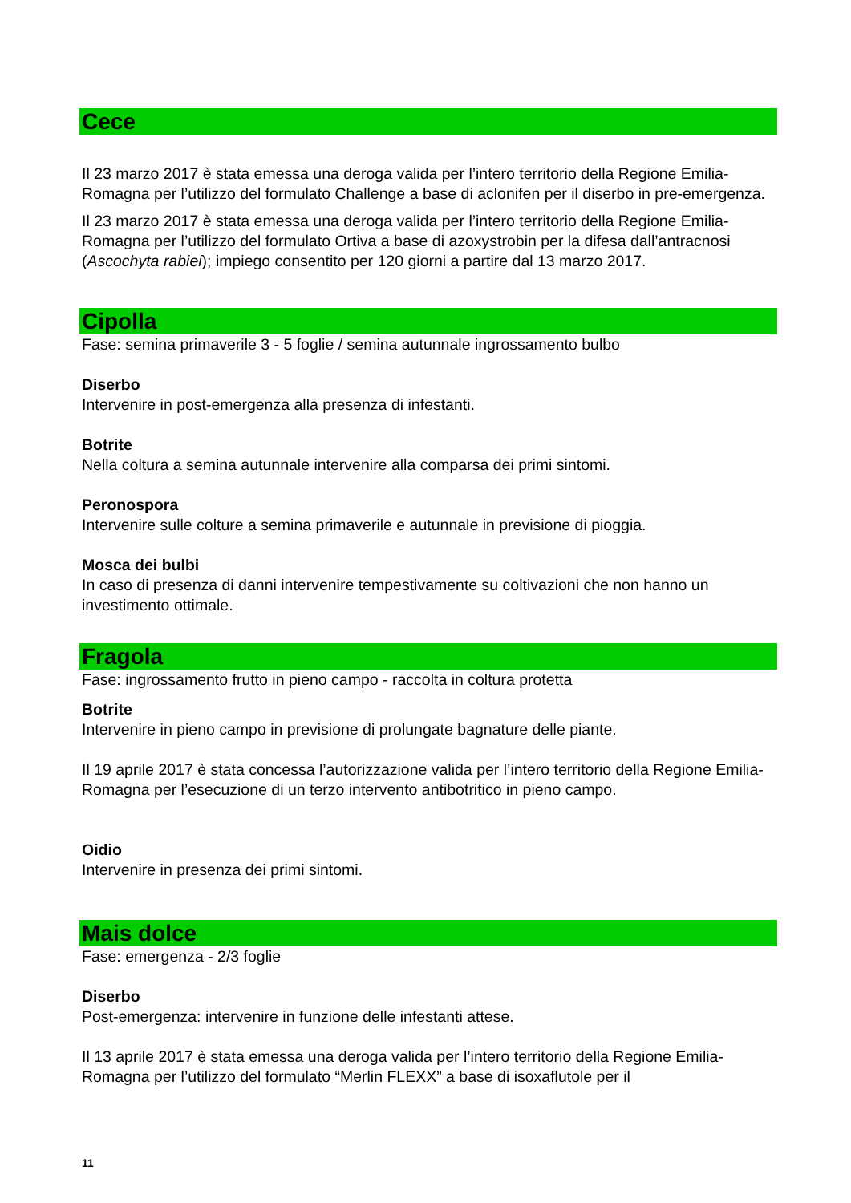Cece
Il 23 marzo 2017 è stata emessa una deroga valida per l’intero territorio della Regione Emilia-Romagna per l’utilizzo del formulato Challenge a base di aclonifen per il diserbo in pre-emergenza.
Il 23 marzo 2017 è stata emessa una deroga valida per l’intero territorio della Regione Emilia-Romagna per l’utilizzo del formulato Ortiva a base di azoxystrobin per la difesa dall’antracnosi (Ascochyta rabiei); impiego consentito per 120 giorni a partire dal 13 marzo 2017.
Cipolla
Fase: semina primaverile 3 - 5 foglie / semina autunnale ingrossamento bulbo
Diserbo
Intervenire in post-emergenza alla presenza di infestanti.
Botrite
Nella coltura a semina autunnale intervenire alla comparsa dei primi sintomi.
Peronospora
Intervenire sulle colture a semina primaverile e autunnale in previsione di pioggia.
Mosca dei bulbi
In caso di presenza di danni intervenire tempestivamente su coltivazioni che non hanno un investimento ottimale.
Fragola
Fase: ingrossamento frutto in pieno campo - raccolta in coltura protetta
Botrite
Intervenire in pieno campo in previsione di prolungate bagnature delle piante.
Il 19 aprile 2017 è stata concessa l’autorizzazione valida per l’intero territorio della Regione Emilia-Romagna per l’esecuzione di un terzo intervento antibotritico in pieno campo.
Oidio
Intervenire in presenza dei primi sintomi.
Mais dolce
Fase: emergenza - 2/3 foglie
Diserbo
Post-emergenza: intervenire in funzione delle infestanti attese.
Il 13 aprile 2017 è stata emessa una deroga valida per l’intero territorio della Regione Emilia-Romagna per l’utilizzo del formulato “Merlin FLEXX” a base di isoxaflutole per il
11